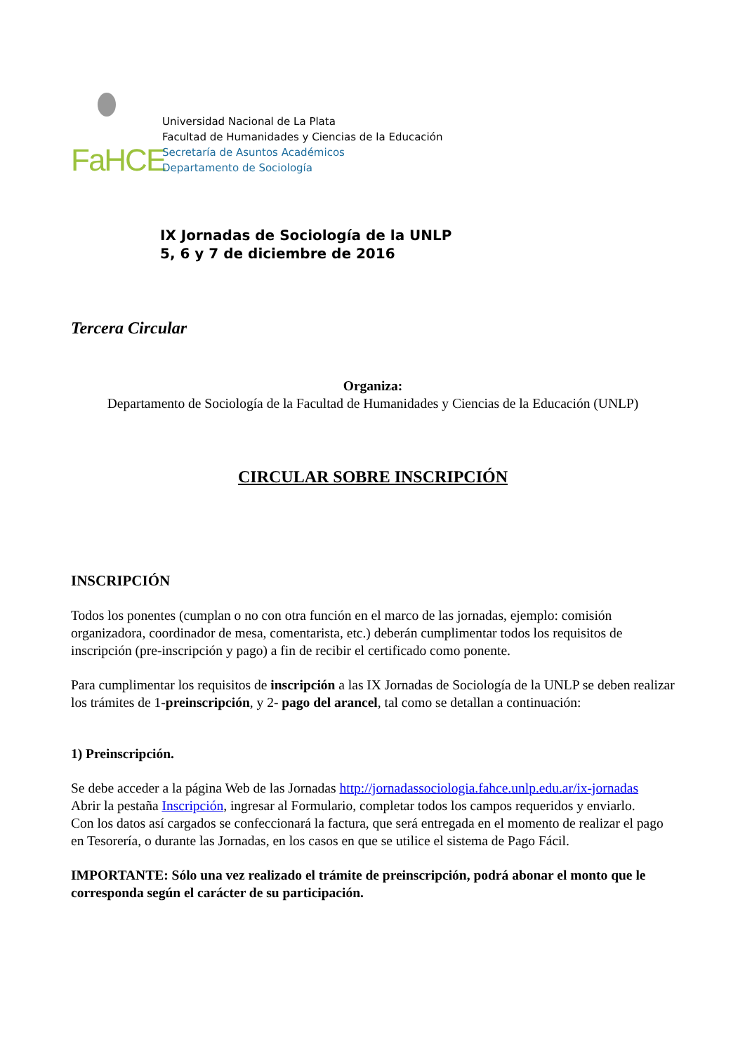FaHCE
Universidad Nacional de La Plata
Facultad de Humanidades y Ciencias de la Educación
Secretaría de Asuntos Académicos
Departamento de Sociología
IX Jornadas de Sociología de la UNLP
5, 6 y 7 de diciembre de 2016
Tercera Circular
Organiza:
Departamento de Sociología de la Facultad de Humanidades y Ciencias de la Educación (UNLP)
CIRCULAR SOBRE INSCRIPCIÓN
INSCRIPCIÓN
Todos los ponentes (cumplan o no con otra función en el marco de las jornadas, ejemplo: comisión organizadora, coordinador de mesa, comentarista, etc.) deberán cumplimentar todos los requisitos de inscripción (pre-inscripción y pago) a fin de recibir el certificado como ponente.
Para cumplimentar los requisitos de inscripción a las IX Jornadas de Sociología de la UNLP se deben realizar los trámites de 1-preinscripción, y 2- pago del arancel, tal como se detallan a continuación:
1) Preinscripción.
Se debe acceder a la página Web de las Jornadas http://jornadassociologia.fahce.unlp.edu.ar/ix-jornadas
Abrir la pestaña Inscripción, ingresar al Formulario, completar todos los campos requeridos y enviarlo.
Con los datos así cargados se confeccionará la factura, que será entregada en el momento de realizar el pago en Tesorería, o durante las Jornadas, en los casos en que se utilice el sistema de Pago Fácil.
IMPORTANTE: Sólo una vez realizado el trámite de preinscripción, podrá abonar el monto que le corresponda según el carácter de su participación.